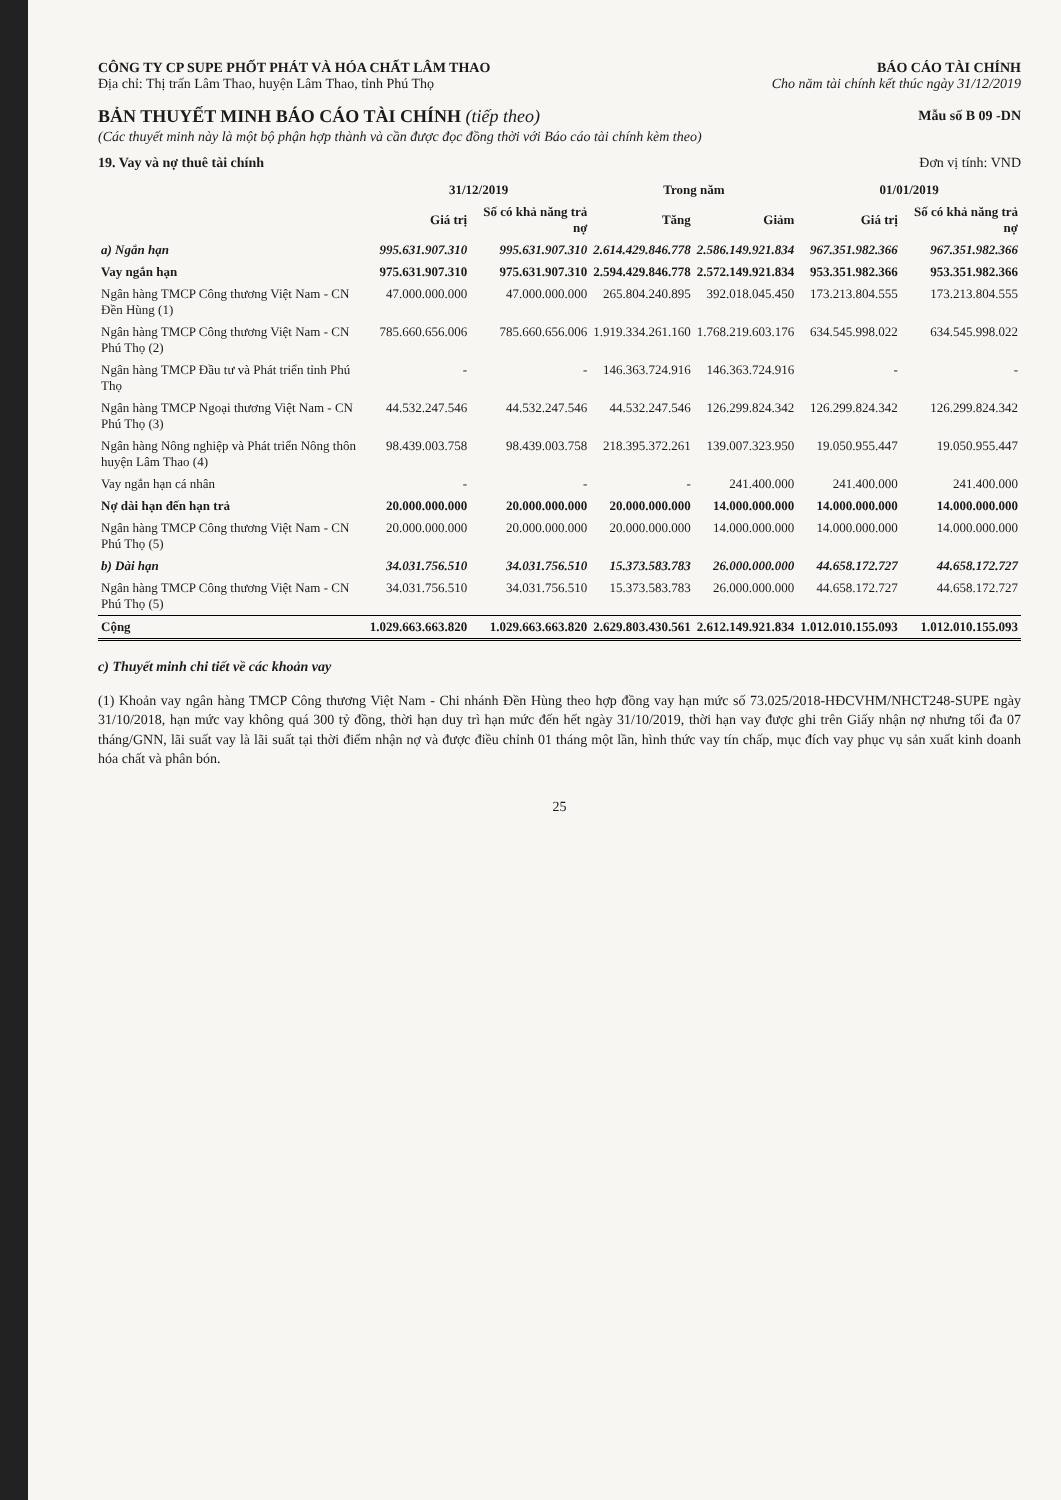CÔNG TY CP SUPE PHỐT PHÁT VÀ HÓA CHẤT LÂM THAO BÁO CÁO TÀI CHÍNH
Địa chỉ: Thị trấn Lâm Thao, huyện Lâm Thao, tỉnh Phú Thọ Cho năm tài chính kết thúc ngày 31/12/2019
BẢN THUYẾT MINH BÁO CÁO TÀI CHÍNH (tiếp theo)
Mẫu số B 09 -DN
(Các thuyết minh này là một bộ phận hợp thành và cần được đọc đồng thời với Báo cáo tài chính kèm theo)
19. Vay và nợ thuê tài chính Đơn vị tính: VND
| | 31/12/2019 | | Trong năm | | 01/01/2019 | |
| --- | --- | --- | --- | --- | --- | --- |
| | Giá trị | Số có khả năng trả nợ | Tăng | Giảm | Giá trị | Số có khả năng trả nợ |
| a) Ngắn hạn | 995.631.907.310 | 995.631.907.310 | 2.614.429.846.778 | 2.586.149.921.834 | 967.351.982.366 | 967.351.982.366 |
| Vay ngắn hạn | 975.631.907.310 | 975.631.907.310 | 2.594.429.846.778 | 2.572.149.921.834 | 953.351.982.366 | 953.351.982.366 |
| Ngân hàng TMCP Công thương Việt Nam - CN Đền Hùng (1) | 47.000.000.000 | 47.000.000.000 | 265.804.240.895 | 392.018.045.450 | 173.213.804.555 | 173.213.804.555 |
| Ngân hàng TMCP Công thương Việt Nam - CN Phú Thọ (2) | 785.660.656.006 | 785.660.656.006 | 1.919.334.261.160 | 1.768.219.603.176 | 634.545.998.022 | 634.545.998.022 |
| Ngân hàng TMCP Đầu tư và Phát triển tỉnh Phú Thọ | - | - | 146.363.724.916 | 146.363.724.916 | - | - |
| Ngân hàng TMCP Ngoại thương Việt Nam - CN Phú Thọ (3) | 44.532.247.546 | 44.532.247.546 | 44.532.247.546 | 126.299.824.342 | 126.299.824.342 | 126.299.824.342 |
| Ngân hàng Nông nghiệp và Phát triển Nông thôn huyện Lâm Thao (4) | 98.439.003.758 | 98.439.003.758 | 218.395.372.261 | 139.007.323.950 | 19.050.955.447 | 19.050.955.447 |
| Vay ngắn hạn cá nhân | - | - | - | 241.400.000 | 241.400.000 | 241.400.000 |
| Nợ dài hạn đến hạn trả | 20.000.000.000 | 20.000.000.000 | 20.000.000.000 | 14.000.000.000 | 14.000.000.000 | 14.000.000.000 |
| Ngân hàng TMCP Công thương Việt Nam - CN Phú Thọ (5) | 20.000.000.000 | 20.000.000.000 | 20.000.000.000 | 14.000.000.000 | 14.000.000.000 | 14.000.000.000 |
| b) Dài hạn | 34.031.756.510 | 34.031.756.510 | 15.373.583.783 | 26.000.000.000 | 44.658.172.727 | 44.658.172.727 |
| Ngân hàng TMCP Công thương Việt Nam - CN Phú Thọ (5) | 34.031.756.510 | 34.031.756.510 | 15.373.583.783 | 26.000.000.000 | 44.658.172.727 | 44.658.172.727 |
| Cộng | 1.029.663.663.820 | 1.029.663.663.820 | 2.629.803.430.561 | 2.612.149.921.834 | 1.012.010.155.093 | 1.012.010.155.093 |
c) Thuyết minh chi tiết về các khoản vay
(1) Khoản vay ngân hàng TMCP Công thương Việt Nam - Chi nhánh Đền Hùng theo hợp đồng vay hạn mức số 73.025/2018-HĐCVHM/NHCT248-SUPE ngày 31/10/2018, hạn mức vay không quá 300 tỷ đồng, thời hạn duy trì hạn mức đến hết ngày 31/10/2019, thời hạn vay được ghi trên Giấy nhận nợ nhưng tối đa 07 tháng/GNN, lãi suất vay là lãi suất tại thời điểm nhận nợ và được điều chỉnh 01 tháng một lần, hình thức vay tín chấp, mục đích vay phục vụ sản xuất kinh doanh hóa chất và phân bón.
25